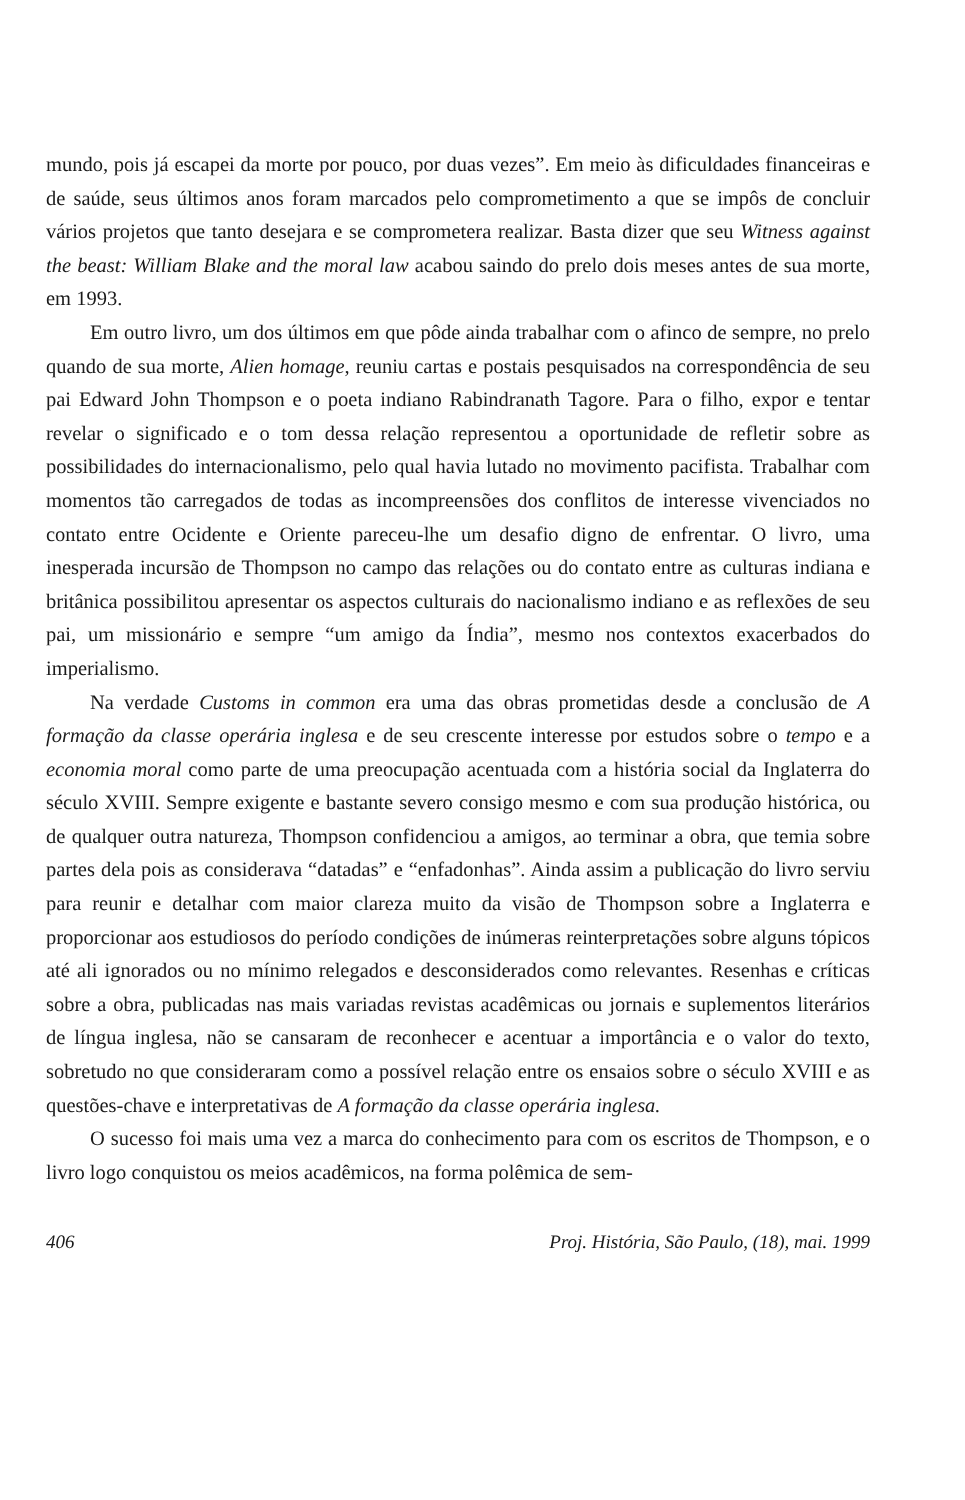mundo, pois já escapei da morte por pouco, por duas vezes”. Em meio às dificuldades financeiras e de saúde, seus últimos anos foram marcados pelo comprometimento a que se impôs de concluir vários projetos que tanto desejara e se comprometera realizar. Basta dizer que seu Witness against the beast: William Blake and the moral law acabou saindo do prelo dois meses antes de sua morte, em 1993.
Em outro livro, um dos últimos em que pôde ainda trabalhar com o afinco de sempre, no prelo quando de sua morte, Alien homage, reuniu cartas e postais pesquisados na correspondência de seu pai Edward John Thompson e o poeta indiano Rabindranath Tagore. Para o filho, expor e tentar revelar o significado e o tom dessa relação representou a oportunidade de refletir sobre as possibilidades do internacionalismo, pelo qual havia lutado no movimento pacifista. Trabalhar com momentos tão carregados de todas as incompreensões dos conflitos de interesse vivenciados no contato entre Ocidente e Oriente pareceu-lhe um desafio digno de enfrentar. O livro, uma inesperada incursão de Thompson no campo das relações ou do contato entre as culturas indiana e britânica possibilitou apresentar os aspectos culturais do nacionalismo indiano e as reflexões de seu pai, um missionário e sempre “um amigo da Índia”, mesmo nos contextos exacerbados do imperialismo.
Na verdade Customs in common era uma das obras prometidas desde a conclusão de A formação da classe operária inglesa e de seu crescente interesse por estudos sobre o tempo e a economia moral como parte de uma preocupação acentuada com a história social da Inglaterra do século XVIII. Sempre exigente e bastante severo consigo mesmo e com sua produção histórica, ou de qualquer outra natureza, Thompson confidenciou a amigos, ao terminar a obra, que temia sobre partes dela pois as considerava “datadas” e “enfadonhas”. Ainda assim a publicação do livro serviu para reunir e detalhar com maior clareza muito da visão de Thompson sobre a Inglaterra e proporcionar aos estudiosos do período condições de inúmeras reinterpretações sobre alguns tópicos até ali ignorados ou no mínimo relegados e desconsiderados como relevantes. Resenhas e críticas sobre a obra, publicadas nas mais variadas revistas acadêmicas ou jornais e suplementos literários de língua inglesa, não se cansaram de reconhecer e acentuar a importância e o valor do texto, sobretudo no que consideraram como a possível relação entre os ensaios sobre o século XVIII e as questões-chave e interpretativas de A formação da classe operária inglesa.
O sucesso foi mais uma vez a marca do conhecimento para com os escritos de Thompson, e o livro logo conquistou os meios acadêmicos, na forma polêmica de sem-
406 Proj. História, São Paulo, (18), mai. 1999